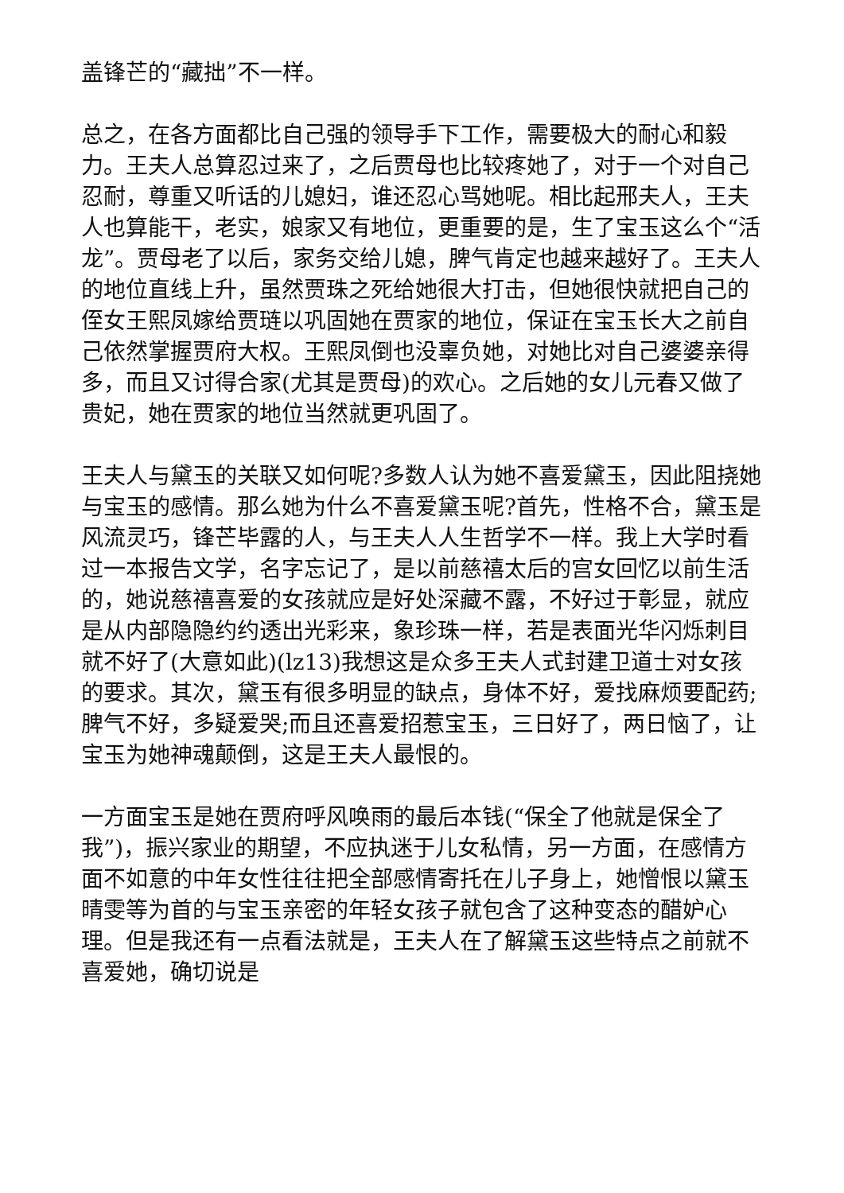盖锋芒的“藏拙”不一样。
总之，在各方面都比自己强的领导手下工作，需要极大的耐心和毅力。王夫人总算忍过来了，之后贾母也比较疼她了，对于一个对自己忍耐，尊重又听话的儿媳妇，谁还忍心骂她呢。相比起邢夫人，王夫人也算能干，老实，娘家又有地位，更重要的是，生了宝玉这么个“活龙”。贾母老了以后，家务交给儿媳，脾气肯定也越来越好了。王夫人的地位直线上升，虽然贾珠之死给她很大打击，但她很快就把自己的侄女王熙凤嫁给贾琏以巩固她在贾家的地位，保证在宝玉长大之前自己依然掌握贾府大权。王熙凤倒也没辜负她，对她比对自己婆婆亲得多，而且又讨得合家(尤其是贾母)的欢心。之后她的女儿元春又做了贵妃，她在贾家的地位当然就更巩固了。
王夫人与黛玉的关联又如何呢?多数人认为她不喜爱黛玉，因此阻挠她与宝玉的感情。那么她为什么不喜爱黛玉呢?首先，性格不合，黛玉是风流灵巧，锋芒毕露的人，与王夫人人生哲学不一样。我上大学时看过一本报告文学，名字忘记了，是以前慈禧太后的宫女回忆以前生活的，她说慈禧喜爱的女孩就应是好处深藏不露，不好过于彰显，就应是从内部隐隐约约透出光彩来，象珍珠一样，若是表面光华闪烁刺目就不好了(大意如此)(lz13)我想这是众多王夫人式封建卫道士对女孩的要求。其次，黛玉有很多明显的缺点，身体不好，爱找麻烦要配药;脾气不好，多疑爱哭;而且还喜爱招惹宝玉，三日好了，两日恼了，让宝玉为她神魂颠倒，这是王夫人最恨的。
一方面宝玉是她在贾府呼风唤雨的最后本钱(“保全了他就是保全了我”)，振兴家业的期望，不应执迷于儿女私情，另一方面，在感情方面不如意的中年女性往往把全部感情寄托在儿子身上，她憎恨以黛玉晴雯等为首的与宝玉亲密的年轻女孩子就包含了这种变态的醋妒心理。但是我还有一点看法就是，王夫人在了解黛玉这些特点之前就不喜爱她，确切说是